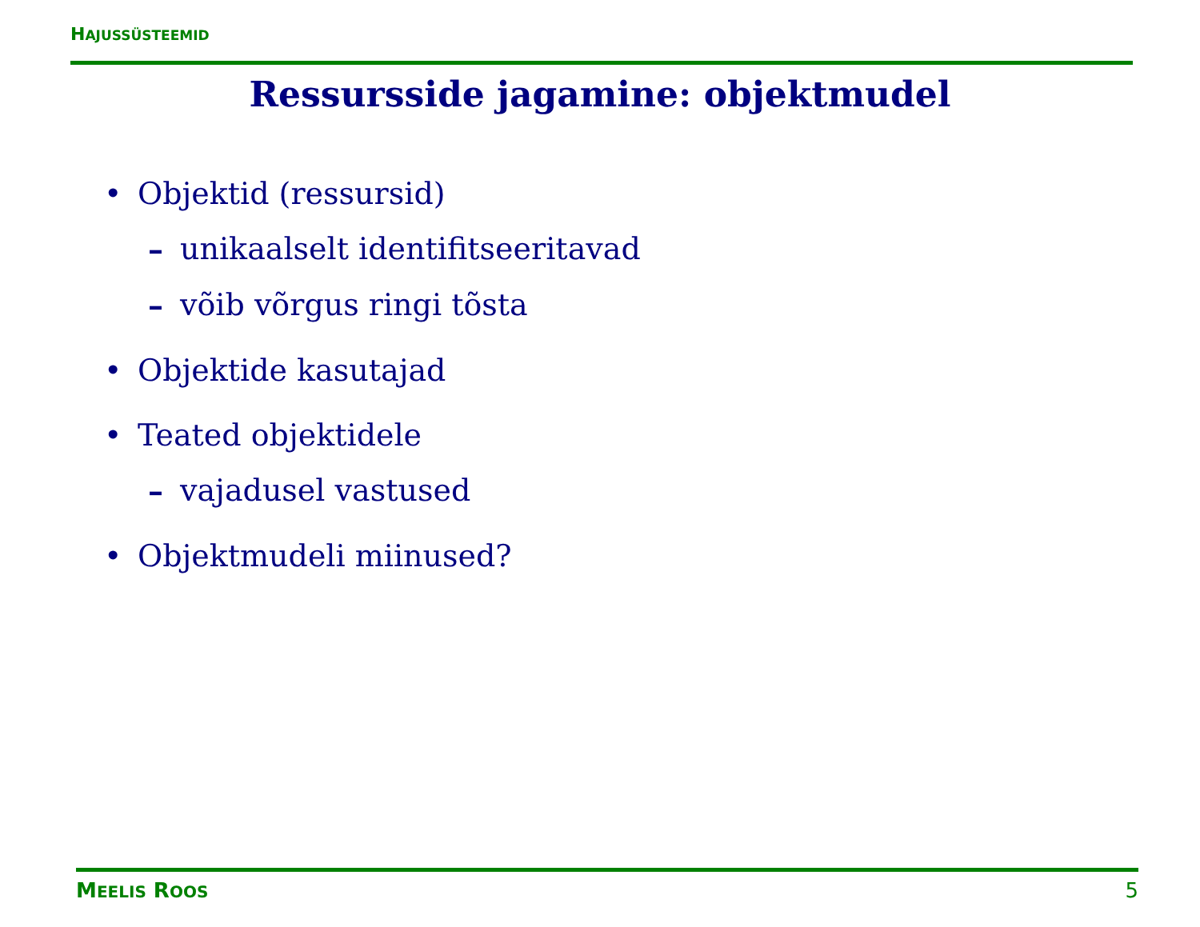HAJUSSÜSTEEMID
Ressursside jagamine: objektmudel
• Objektid (ressursid)
– unikaalselt identifitseeritavad
– võib võrgus ringi tõsta
• Objektide kasutajad
• Teated objektidele
– vajadusel vastused
• Objektmudeli miinused?
MEELIS ROOS 5